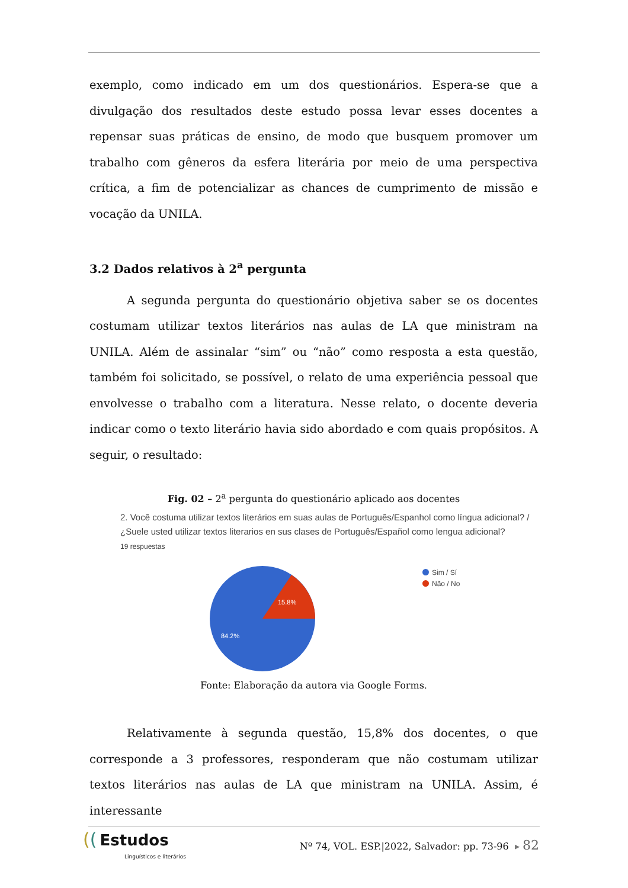exemplo, como indicado em um dos questionários. Espera-se que a divulgação dos resultados deste estudo possa levar esses docentes a repensar suas práticas de ensino, de modo que busquem promover um trabalho com gêneros da esfera literária por meio de uma perspectiva crítica, a fim de potencializar as chances de cumprimento de missão e vocação da UNILA.
3.2 Dados relativos à 2<sup>a</sup> pergunta
A segunda pergunta do questionário objetiva saber se os docentes costumam utilizar textos literários nas aulas de LA que ministram na UNILA. Além de assinalar “sim” ou “não” como resposta a esta questão, também foi solicitado, se possível, o relato de uma experiência pessoal que envolvesse o trabalho com a literatura. Nesse relato, o docente deveria indicar como o texto literário havia sido abordado e com quais propósitos. A seguir, o resultado:
Fig. 02 – 2<sup>a</sup> pergunta do questionário aplicado aos docentes
2. Você costuma utilizar textos literários em suas aulas de Português/Espanhol como língua adicional? / ¿Suele usted utilizar textos literarios en sus clases de Português/Español como lengua adicional?
19 respuestas
15.8%
84.2%
Sim / Sí
Não / No
Fonte: Elaboração da autora via Google Forms.
Relativamente à segunda questão, 15,8% dos docentes, o que corresponde a 3 professores, responderam que não costumam utilizar textos literários nas aulas de LA que ministram na UNILA. Assim, é interessante
(( Estudos
Linguísticos e literários
Nº 74, VOL. ESP.|2022, Salvador: pp. 73-96 ▸ 82